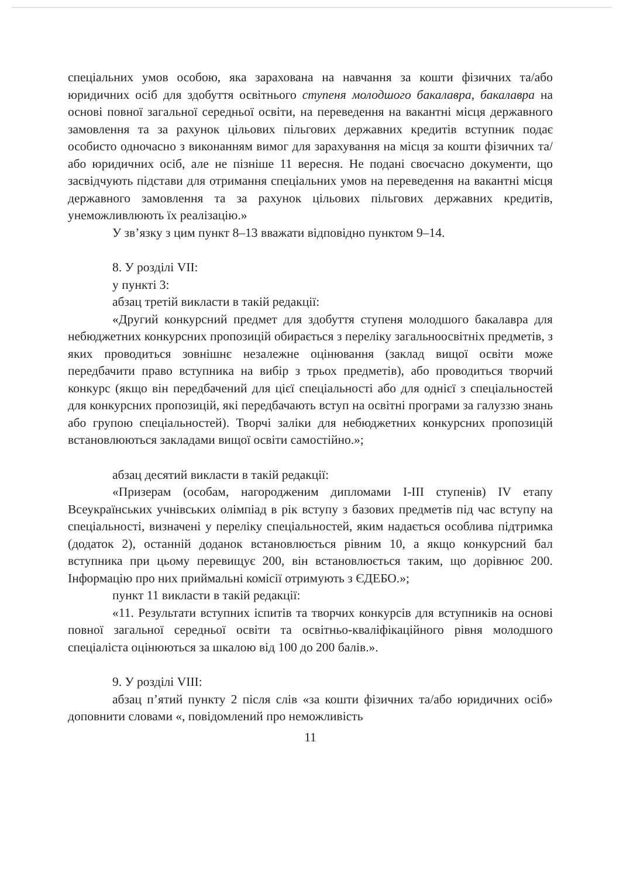спеціальних умов особою, яка зарахована на навчання за кошти фізичних та/або юридичних осіб для здобуття освітнього ступеня молодшого бакалавра, бакалавра на основі повної загальної середньої освіти, на переведення на вакантні місця державного замовлення та за рахунок цільових пільгових державних кредитів вступник подає особисто одночасно з виконанням вимог для зарахування на місця за кошти фізичних та/або юридичних осіб, але не пізніше 11 вересня. Не подані своєчасно документи, що засвідчують підстави для отримання спеціальних умов на переведення на вакантні місця державного замовлення та за рахунок цільових пільгових державних кредитів, унеможливлюють їх реалізацію.»
У зв’язку з цим пункт 8–13 вважати відповідно пунктом 9–14.
8. У розділі VII:
у пункті 3:
абзац третій викласти в такій редакції:
«Другий конкурсний предмет для здобуття ступеня молодшого бакалавра для небюджетних конкурсних пропозицій обирається з переліку загальноосвітніх предметів, з яких проводиться зовнішнє незалежне оцінювання (заклад вищої освіти може передбачити право вступника на вибір з трьох предметів), або проводиться творчий конкурс (якщо він передбачений для цієї спеціальності або для однієї з спеціальностей для конкурсних пропозицій, які передбачають вступ на освітні програми за галуззю знань або групою спеціальностей). Творчі заліки для небюджетних конкурсних пропозицій встановлюються закладами вищої освіти самостійно.»;
абзац десятий викласти в такій редакції:
«Призерам (особам, нагородженим дипломами I-III ступенів) IV етапу Всеукраїнських учнівських олімпіад в рік вступу з базових предметів під час вступу на спеціальності, визначені у переліку спеціальностей, яким надається особлива підтримка (додаток 2), останній доданок встановлюється рівним 10, а якщо конкурсний бал вступника при цьому перевищує 200, він встановлюється таким, що дорівнює 200. Інформацію про них приймальні комісії отримують з ЄДЕБО.»;
пункт 11 викласти в такій редакції:
«11. Результати вступних іспитів та творчих конкурсів для вступників на основі повної загальної середньої освіти та освітньо-кваліфікаційного рівня молодшого спеціаліста оцінюються за шкалою від 100 до 200 балів.».
9. У розділі VIII:
абзац п’ятий пункту 2 після слів «за кошти фізичних та/або юридичних осіб» доповнити словами «, повідомлений про неможливість
11